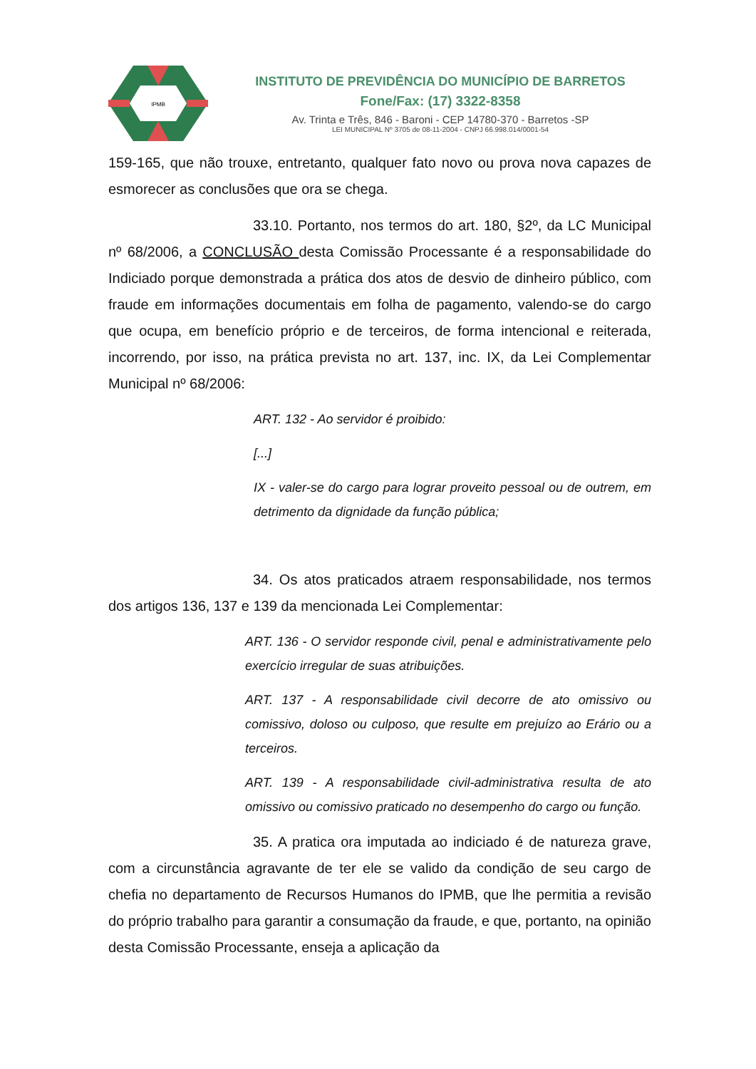IPMB
INSTITUTO DE PREVIDÊNCIA DO MUNICÍPIO DE BARRETOS
Fone/Fax: (17) 3322-8358
Av. Trinta e Três, 846 - Baroni - CEP 14780-370 - Barretos -SP
LEI MUNICIPAL Nº 3705 de 08-11-2004 - CNPJ 66.998.014/0001-54
159-165, que não trouxe, entretanto, qualquer fato novo ou prova nova capazes de esmorecer as conclusões que ora se chega.
33.10. Portanto, nos termos do art. 180, §2º, da LC Municipal nº 68/2006, a CONCLUSÃO desta Comissão Processante é a responsabilidade do Indiciado porque demonstrada a prática dos atos de desvio de dinheiro público, com fraude em informações documentais em folha de pagamento, valendo-se do cargo que ocupa, em benefício próprio e de terceiros, de forma intencional e reiterada, incorrendo, por isso, na prática prevista no art. 137, inc. IX, da Lei Complementar Municipal nº 68/2006:
ART. 132 - Ao servidor é proibido:
[...]
IX - valer-se do cargo para lograr proveito pessoal ou de outrem, em detrimento da dignidade da função pública;
34. Os atos praticados atraem responsabilidade, nos termos dos artigos 136, 137 e 139 da mencionada Lei Complementar:
ART. 136 - O servidor responde civil, penal e administrativamente pelo exercício irregular de suas atribuições.
ART. 137 - A responsabilidade civil decorre de ato omissivo ou comissivo, doloso ou culposo, que resulte em prejuízo ao Erário ou a terceiros.
ART. 139 - A responsabilidade civil-administrativa resulta de ato omissivo ou comissivo praticado no desempenho do cargo ou função.
35. A pratica ora imputada ao indiciado é de natureza grave, com a circunstância agravante de ter ele se valido da condição de seu cargo de chefia no departamento de Recursos Humanos do IPMB, que lhe permitia a revisão do próprio trabalho para garantir a consumação da fraude, e que, portanto, na opinião desta Comissão Processante, enseja a aplicação da